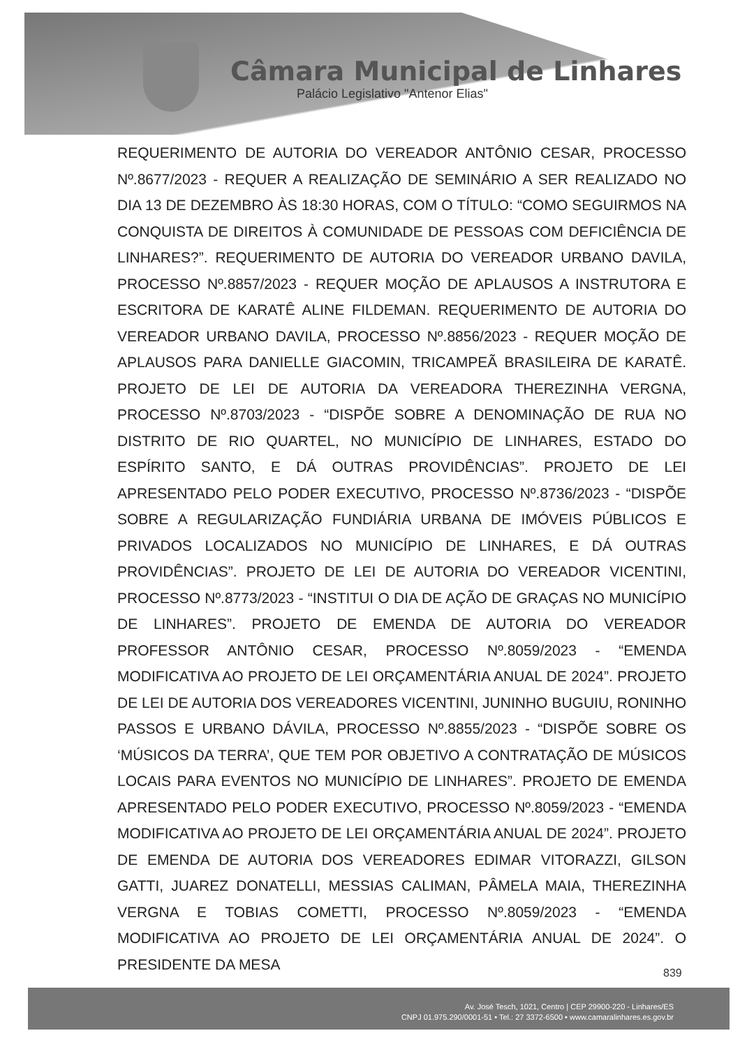Câmara Municipal de Linhares
Palácio Legislativo "Antenor Elias"
REQUERIMENTO DE AUTORIA DO VEREADOR ANTÔNIO CESAR, PROCESSO Nº.8677/2023 - REQUER A REALIZAÇÃO DE SEMINÁRIO A SER REALIZADO NO DIA 13 DE DEZEMBRO ÀS 18:30 HORAS, COM O TÍTULO: “COMO SEGUIRMOS NA CONQUISTA DE DIREITOS À COMUNIDADE DE PESSOAS COM DEFICIÊNCIA DE LINHARES?”. REQUERIMENTO DE AUTORIA DO VEREADOR URBANO DAVILA, PROCESSO Nº.8857/2023 - REQUER MOÇÃO DE APLAUSOS A INSTRUTORA E ESCRITORA DE KARATÊ ALINE FILDEMAN. REQUERIMENTO DE AUTORIA DO VEREADOR URBANO DAVILA, PROCESSO Nº.8856/2023 - REQUER MOÇÃO DE APLAUSOS PARA DANIELLE GIACOMIN, TRICAMPEÃ BRASILEIRA DE KARATÊ. PROJETO DE LEI DE AUTORIA DA VEREADORA THEREZINHA VERGNA, PROCESSO Nº.8703/2023 - “DISPÕE SOBRE A DENOMINAÇÃO DE RUA NO DISTRITO DE RIO QUARTEL, NO MUNICÍPIO DE LINHARES, ESTADO DO ESPÍRITO SANTO, E DÁ OUTRAS PROVIDÊNCIAS”. PROJETO DE LEI APRESENTADO PELO PODER EXECUTIVO, PROCESSO Nº.8736/2023 - “DISPÕE SOBRE A REGULARIZAÇÃO FUNDIÁRIA URBANA DE IMÓVEIS PÚBLICOS E PRIVADOS LOCALIZADOS NO MUNICÍPIO DE LINHARES, E DÁ OUTRAS PROVIDÊNCIAS”. PROJETO DE LEI DE AUTORIA DO VEREADOR VICENTINI, PROCESSO Nº.8773/2023 - “INSTITUI O DIA DE AÇÃO DE GRAÇAS NO MUNICÍPIO DE LINHARES”. PROJETO DE EMENDA DE AUTORIA DO VEREADOR PROFESSOR ANTÔNIO CESAR, PROCESSO Nº.8059/2023 - “EMENDA MODIFICATIVA AO PROJETO DE LEI ORÇAMENTÁRIA ANUAL DE 2024”. PROJETO DE LEI DE AUTORIA DOS VEREADORES VICENTINI, JUNINHO BUGUIU, RONINHO PASSOS E URBANO DÁVILA, PROCESSO Nº.8855/2023 - “DISPÕE SOBRE OS ‘MÚSICOS DA TERRA’, QUE TEM POR OBJETIVO A CONTRATAÇÃO DE MÚSICOS LOCAIS PARA EVENTOS NO MUNICÍPIO DE LINHARES”. PROJETO DE EMENDA APRESENTADO PELO PODER EXECUTIVO, PROCESSO Nº.8059/2023 - “EMENDA MODIFICATIVA AO PROJETO DE LEI ORÇAMENTÁRIA ANUAL DE 2024”. PROJETO DE EMENDA DE AUTORIA DOS VEREADORES EDIMAR VITORAZZI, GILSON GATTI, JUAREZ DONATELLI, MESSIAS CALIMAN, PÂMELA MAIA, THEREZINHA VERGNA E TOBIAS COMETTI, PROCESSO Nº.8059/2023 - “EMENDA MODIFICATIVA AO PROJETO DE LEI ORÇAMENTÁRIA ANUAL DE 2024”. O PRESIDENTE DA MESA
839
Av. José Tesch, 1021, Centro | CEP 29900-220 - Linhares/ES
CNPJ 01.975.290/0001-51 • Tel.: 27 3372-6500 • www.camaralinhares.es.gov.br